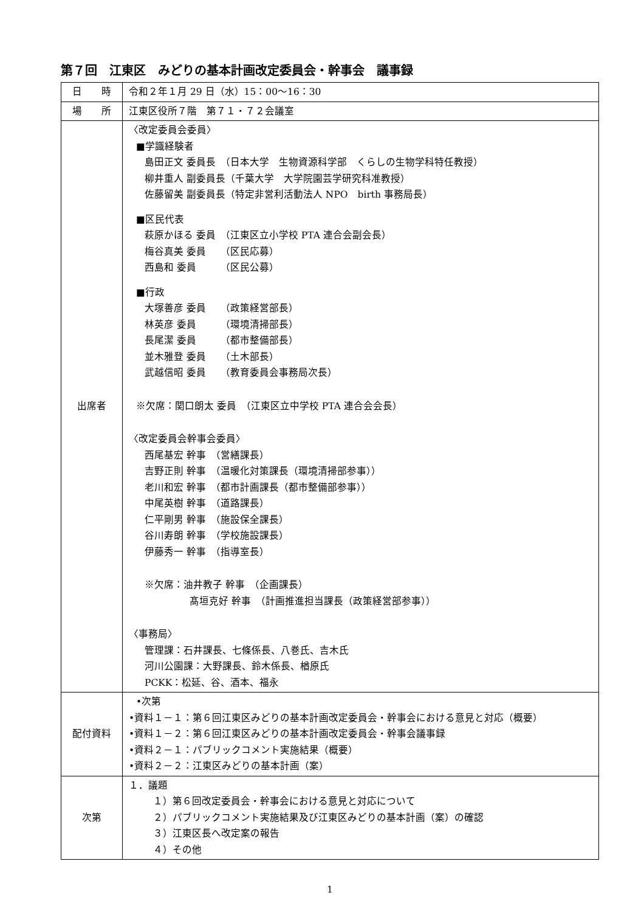第７回　江東区　みどりの基本計画改定委員会・幹事会　議事録
| 日 時 | 令和２年１月 29 日（水）15：00～16：30 |
| 場 所 | 江東区役所７階 第７１・７２会議室 |
| 出席者 | 〈改定委員会委員〉 ■学識経験者 島田正文 委員長 （日本大学 生物資源科学部 くらしの生物学科特任教授） 柳井重人 副委員長（千葉大学 大学院園芸学研究科准教授） 佐藤留美 副委員長（特定非営利活動法人 NPO birth 事務局長） ■区民代表 萩原かほる 委員 （江東区立小学校 PTA 連合会副会長） 梅谷真美 委員 （区民応募） 西島和 委員 （区民公募） ■行政 大塚善彦 委員 （政策経営部長） 林英彦 委員 （環境清掃部長） 長尾潔 委員 （都市整備部長） 並木雅登 委員 （土木部長） 武越信昭 委員 （教育委員会事務局次長） ※欠席：関口朗太 委員 （江東区立中学校 PTA 連合会会長） 〈改定委員会幹事会委員〉 西尾基宏 幹事 （営繕課長） 吉野正則 幹事 （温暖化対策課長（環境清掃部参事）） 老川和宏 幹事 （都市計画課長（都市整備部参事）） 中尾英樹 幹事 （道路課長） 仁平剛男 幹事 （施設保全課長） 谷川寿朗 幹事 （学校施設課長） 伊藤秀一 幹事 （指導室長） ※欠席：油井教子 幹事 （企画課長） 髙垣克好 幹事 （計画推進担当課長（政策経営部参事）） 〈事務局〉 管理課：石井課長、七條係長、八巻氏、吉木氏 河川公園課：大野課長、鈴木係長、楢原氏 PCKK：松延、谷、酒本、福永 |
| 配付資料 | •次第 •資料１－１：第６回江東区みどりの基本計画改定委員会・幹事会における意見と対応（概要） •資料１－２：第６回江東区みどりの基本計画改定委員会・幹事会議事録 •資料２－１：パブリックコメント実施結果（概要） •資料２－２：江東区みどりの基本計画（案） |
| 次第 | １．議題 １）第６回改定委員会・幹事会における意見と対応について ２）パブリックコメント実施結果及び江東区みどりの基本計画（案）の確認 ３）江東区長へ改定案の報告 ４）その他 |
1